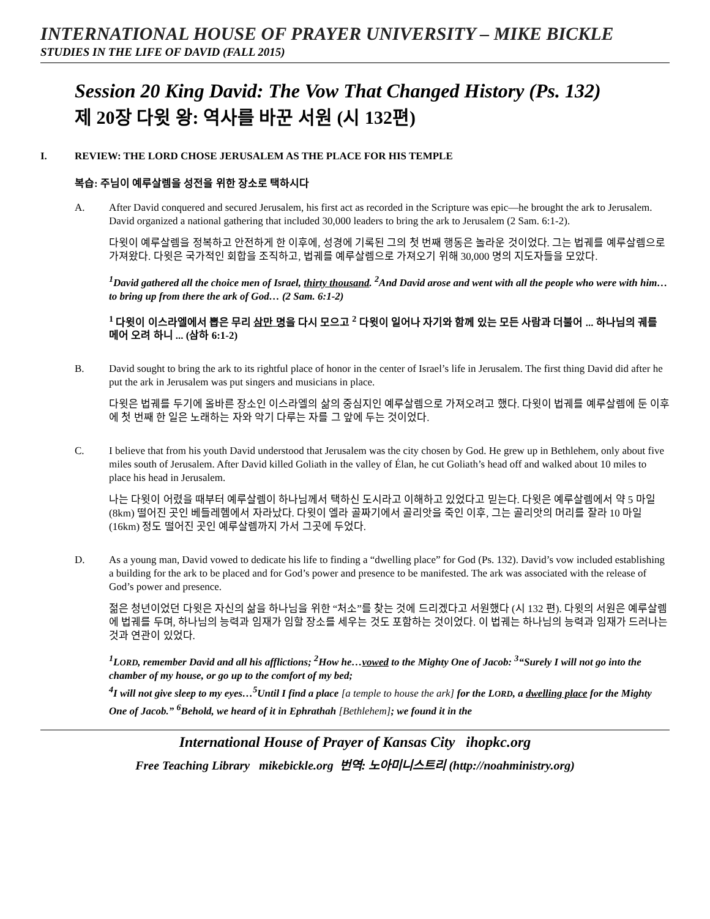INTERNATIONAL HOUSE OF PRAYER UNIVERSITY – MIKE BICKLE
STUDIES IN THE LIFE OF DAVID (FALL 2015)
Session 20 King David: The Vow That Changed History (Ps. 132)
제 20장 다윗 왕: 역사를 바꾼 서원 (시 132편)
I. REVIEW: THE LORD CHOSE JERUSALEM AS THE PLACE FOR HIS TEMPLE
복습: 주님이 예루살렘을 성전을 위한 장소로 택하시다
A. After David conquered and secured Jerusalem, his first act as recorded in the Scripture was epic—he brought the ark to Jerusalem. David organized a national gathering that included 30,000 leaders to bring the ark to Jerusalem (2 Sam. 6:1-2).
다윗이 예루살렘을 정복하고 안전하게 한 이후에, 성경에 기록된 그의 첫 번째 행동은 놀라운 것이었다. 그는 법궤를 예루살렘으로 가져왔다. 다윗은 국가적인 회합을 조직하고, 법궤를 예루살렘으로 가져오기 위해 30,000 명의 지도자들을 모았다.
<sup>1</sup> David gathered all the choice men of Israel, thirty thousand. <sup>2</sup>And David arose and went with all the people who were with him…to bring up from there the ark of God… (2 Sam. 6:1-2)
<sup>1</sup> 다윗이 이스라엘에서 뽑은 무리 삼만 명을 다시 모으고 <sup>2</sup> 다윗이 일어나 자기와 함께 있는 모든 사람과 더불어 ... 하나님의 궤를 메어 오려 하니 ... (삼하 6:1-2)
B. David sought to bring the ark to its rightful place of honor in the center of Israel’s life in Jerusalem. The first thing David did after he put the ark in Jerusalem was put singers and musicians in place.
다윗은 법궤를 두기에 올바른 장소인 이스라엘의 삶의 중심지인 예루살렘으로 가져오려고 했다. 다윗이 법궤를 예루살렘에 둔 이후에 첫 번째 한 일은 노래하는 자와 악기 다루는 자를 그 앞에 두는 것이었다.
C. I believe that from his youth David understood that Jerusalem was the city chosen by God. He grew up in Bethlehem, only about five miles south of Jerusalem. After David killed Goliath in the valley of Élan, he cut Goliath’s head off and walked about 10 miles to place his head in Jerusalem.
나는 다윗이 어렸을 때부터 예루살렘이 하나님께서 택하신 도시라고 이해하고 있었다고 믿는다. 다윗은 예루살렘에서 약 5 마일 (8km) 떨어진 곳인 베들레헴에서 자라났다. 다윗이 엘라 골짜기에서 골리앗을 죽인 이후, 그는 골리앗의 머리를 잘라 10 마일(16km) 정도 떨어진 곳인 예루살렘까지 가서 그곳에 두었다.
D. As a young man, David vowed to dedicate his life to finding a “dwelling place” for God (Ps. 132). David’s vow included establishing a building for the ark to be placed and for God’s power and presence to be manifested. The ark was associated with the release of God’s power and presence.
젊은 청년이었던 다윗은 자신의 삶을 하나님을 위한 “처소”를 찾는 것에 드리겠다고 서원했다 (시 132 편). 다윗의 서원은 예루살렘에 법궤를 두며, 하나님의 능력과 임재가 임할 장소를 세우는 것도 포함하는 것이었다. 이 법궤는 하나님의 능력과 임재가 드러나는 것과 연관이 있었다.
<sup>1</sup> LORD, remember David and all his afflictions; <sup>2</sup>How he…vowed to the Mighty One of Jacob: <sup>3</sup>“Surely I will not go into the chamber of my house, or go up to the comfort of my bed;
<sup>4</sup> I will not give sleep to my eyes…<sup>5</sup>Until I find a place [a temple to house the ark] for the LORD, a dwelling place for the Mighty One of Jacob.” <sup>6</sup>Behold, we heard of it in Ephrathah [Bethlehem]; we found it in the
International House of Prayer of Kansas City ihopkc.org
Free Teaching Library mikebickle.org 번역: 노아미니스트리 (http://noahministry.org)